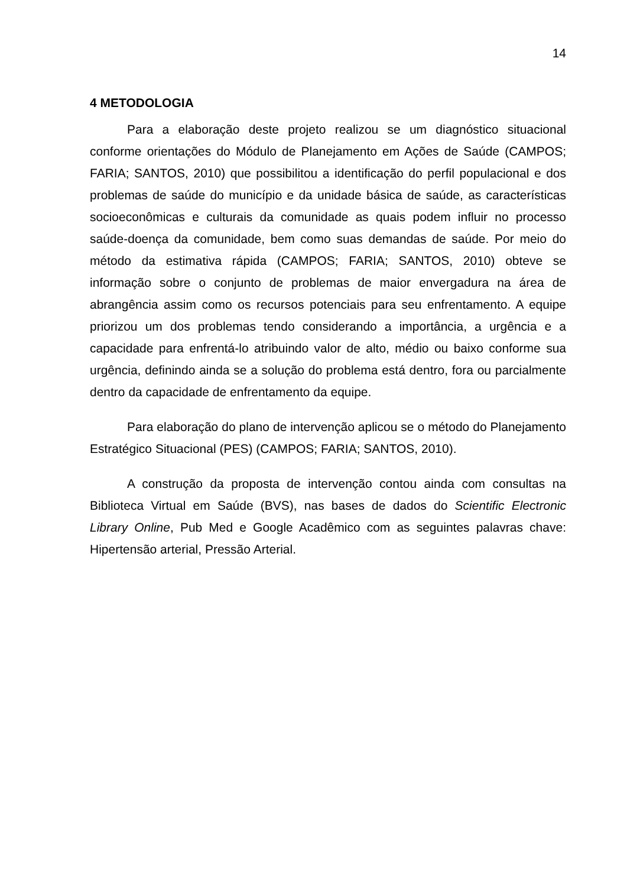14
4 METODOLOGIA
Para a elaboração deste projeto realizou se um diagnóstico situacional conforme orientações do Módulo de Planejamento em Ações de Saúde (CAMPOS; FARIA; SANTOS, 2010) que possibilitou a identificação do perfil populacional e dos problemas de saúde do município e da unidade básica de saúde, as características socioeconômicas e culturais da comunidade as quais podem influir no processo saúde-doença da comunidade, bem como suas demandas de saúde. Por meio do método da estimativa rápida (CAMPOS; FARIA; SANTOS, 2010) obteve se informação sobre o conjunto de problemas de maior envergadura na área de abrangência assim como os recursos potenciais para seu enfrentamento. A equipe priorizou um dos problemas tendo considerando a importância, a urgência e a capacidade para enfrentá-lo atribuindo valor de alto, médio ou baixo conforme sua urgência, definindo ainda se a solução do problema está dentro, fora ou parcialmente dentro da capacidade de enfrentamento da equipe.
Para elaboração do plano de intervenção aplicou se o método do Planejamento Estratégico Situacional (PES) (CAMPOS; FARIA; SANTOS, 2010).
A construção da proposta de intervenção contou ainda com consultas na Biblioteca Virtual em Saúde (BVS), nas bases de dados do Scientific Electronic Library Online, Pub Med e Google Acadêmico com as seguintes palavras chave: Hipertensão arterial, Pressão Arterial.